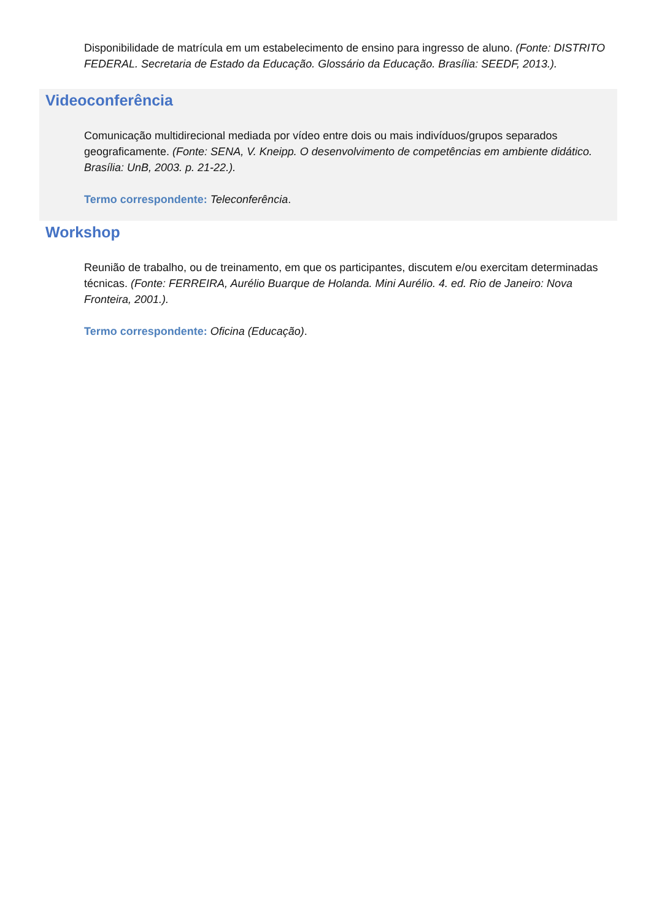Disponibilidade de matrícula em um estabelecimento de ensino para ingresso de aluno. (Fonte: DISTRITO FEDERAL. Secretaria de Estado da Educação. Glossário da Educação. Brasília: SEEDF, 2013.).
Videoconferência
Comunicação multidirecional mediada por vídeo entre dois ou mais indivíduos/grupos separados geograficamente. (Fonte: SENA, V. Kneipp. O desenvolvimento de competências em ambiente didático. Brasília: UnB, 2003. p. 21-22.).
Termo correspondente: Teleconferência.
Workshop
Reunião de trabalho, ou de treinamento, em que os participantes, discutem e/ou exercitam determinadas técnicas. (Fonte: FERREIRA, Aurélio Buarque de Holanda. Mini Aurélio. 4. ed. Rio de Janeiro: Nova Fronteira, 2001.).
Termo correspondente: Oficina (Educação).